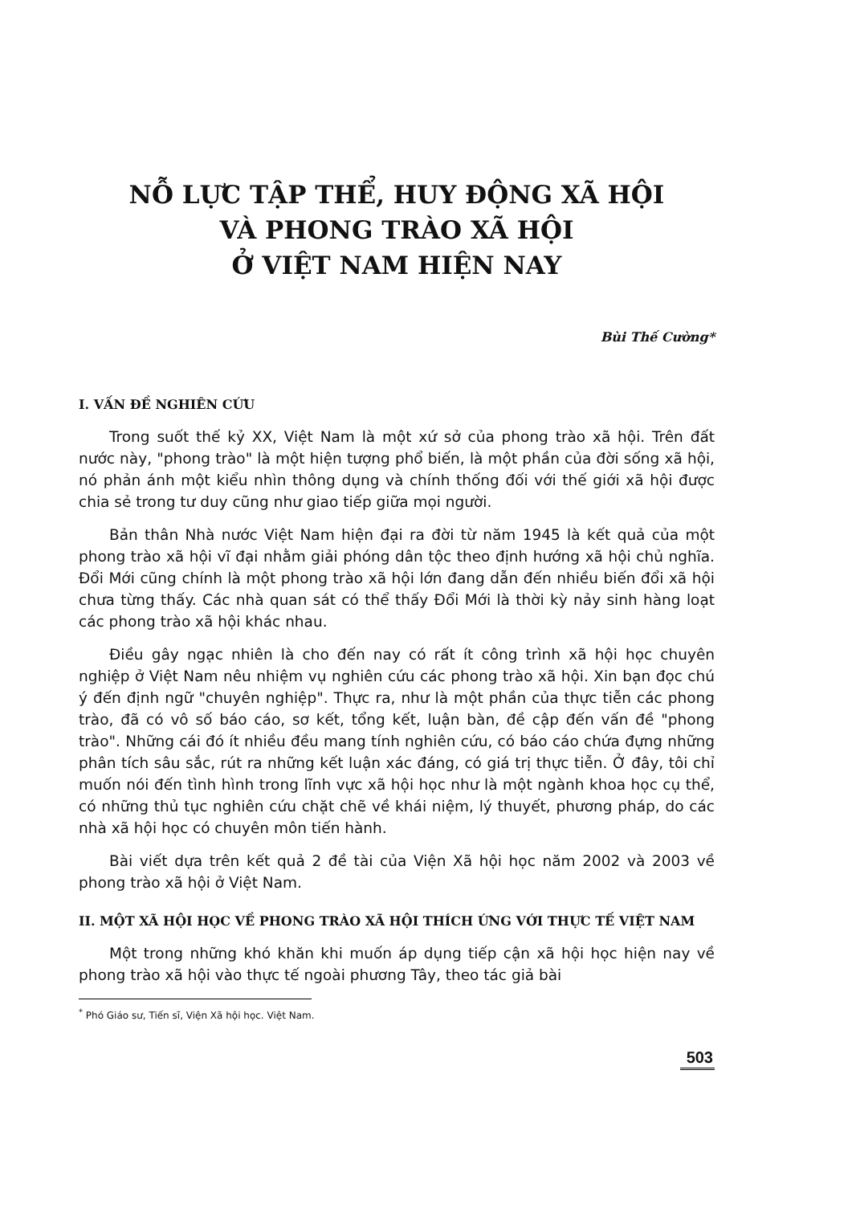NỖ LỰC TẬP THỂ, HUY ĐỘNG XÃ HỘI
VÀ PHONG TRÀO XÃ HỘI
Ở VIỆT NAM HIỆN NAY
Bùi Thế Cường*
I. VẤN ĐỀ NGHIÊN CỨU
Trong suốt thế kỷ XX, Việt Nam là một xứ sở của phong trào xã hội. Trên đất nước này, "phong trào" là một hiện tượng phổ biến, là một phần của đời sống xã hội, nó phản ánh một kiểu nhìn thông dụng và chính thống đối với thế giới xã hội được chia sẻ trong tư duy cũng như giao tiếp giữa mọi người.
Bản thân Nhà nước Việt Nam hiện đại ra đời từ năm 1945 là kết quả của một phong trào xã hội vĩ đại nhằm giải phóng dân tộc theo định hướng xã hội chủ nghĩa. Đổi Mới cũng chính là một phong trào xã hội lớn đang dẫn đến nhiều biến đổi xã hội chưa từng thấy. Các nhà quan sát có thể thấy Đổi Mới là thời kỳ nảy sinh hàng loạt các phong trào xã hội khác nhau.
Điều gây ngạc nhiên là cho đến nay có rất ít công trình xã hội học chuyên nghiệp ở Việt Nam nêu nhiệm vụ nghiên cứu các phong trào xã hội. Xin bạn đọc chú ý đến định ngữ "chuyên nghiệp". Thực ra, như là một phần của thực tiễn các phong trào, đã có vô số báo cáo, sơ kết, tổng kết, luận bàn, đề cập đến vấn đề "phong trào". Những cái đó ít nhiều đều mang tính nghiên cứu, có báo cáo chứa đựng những phân tích sâu sắc, rút ra những kết luận xác đáng, có giá trị thực tiễn. Ở đây, tôi chỉ muốn nói đến tình hình trong lĩnh vực xã hội học như là một ngành khoa học cụ thể, có những thủ tục nghiên cứu chặt chẽ về khái niệm, lý thuyết, phương pháp, do các nhà xã hội học có chuyên môn tiến hành.
Bài viết dựa trên kết quả 2 đề tài của Viện Xã hội học năm 2002 và 2003 về phong trào xã hội ở Việt Nam.
II. MỘT XÃ HỘI HỌC VỀ PHONG TRÀO XÃ HỘI THÍCH ỨNG VỚI THỰC TẾ VIỆT NAM
Một trong những khó khăn khi muốn áp dụng tiếp cận xã hội học hiện nay về phong trào xã hội vào thực tế ngoài phương Tây, theo tác giả bài
<sup>*</sup> Phó Giáo sư, Tiến sĩ, Viện Xã hội học. Việt Nam.
503